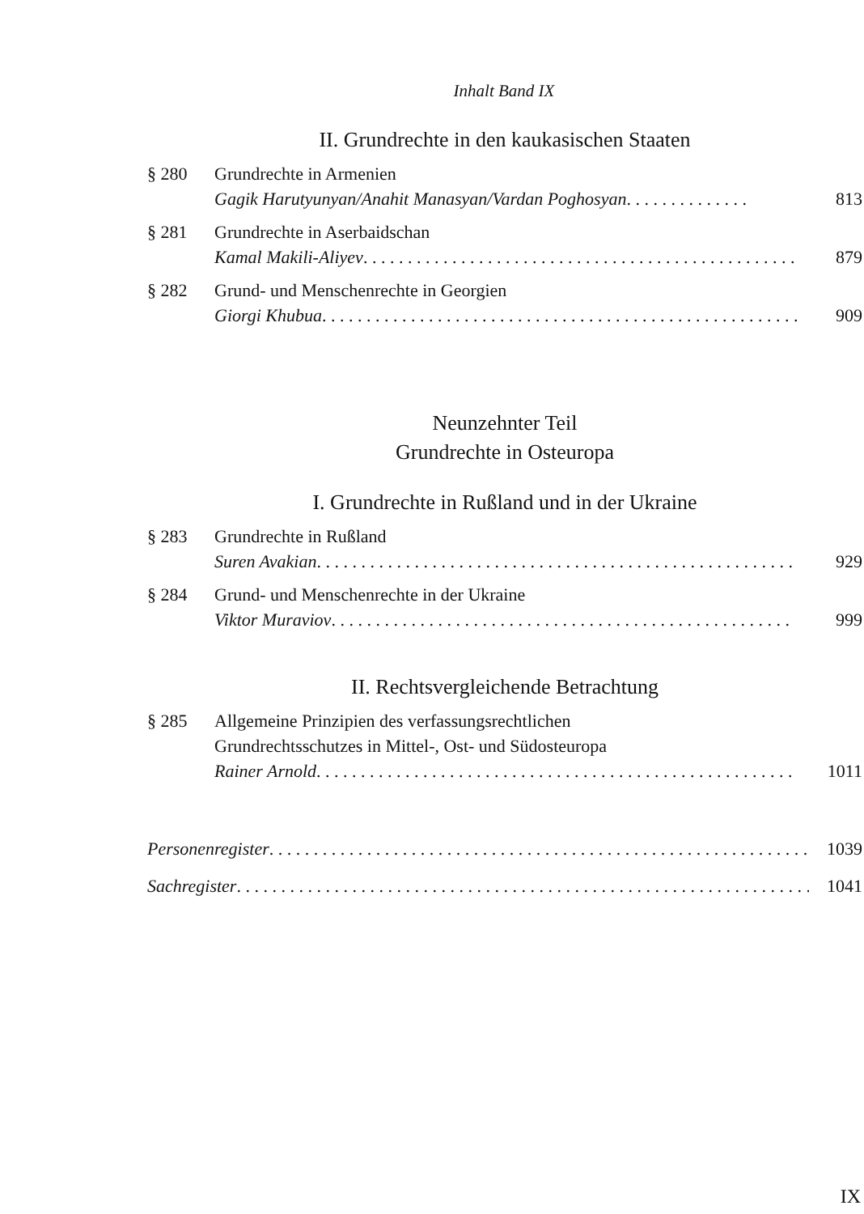Inhalt Band IX
II. Grundrechte in den kaukasischen Staaten
§ 280 Grundrechte in Armenien
Gagik Harutyunyan/Anahit Manasyan/Vardan Poghosyan . . . . . . . . . . . . . . 813
§ 281 Grundrechte in Aserbaidschan
Kamal Makili-Aliyev . . . . . . . . . . . . . . . . . . . . . . . . . . . . . . . . . . . . . . . . . . . . . . . . . 879
§ 282 Grund- und Menschenrechte in Georgien
Giorgi Khubua . . . . . . . . . . . . . . . . . . . . . . . . . . . . . . . . . . . . . . . . . . . . . . . . . . . . . . 909
Neunzehnter Teil
Grundrechte in Osteuropa
I. Grundrechte in Rußland und in der Ukraine
§ 283 Grundrechte in Rußland
Suren Avakian . . . . . . . . . . . . . . . . . . . . . . . . . . . . . . . . . . . . . . . . . . . . . . . . . . . . . . 929
§ 284 Grund- und Menschenrechte in der Ukraine
Viktor Muraviov . . . . . . . . . . . . . . . . . . . . . . . . . . . . . . . . . . . . . . . . . . . . . . . . . . . . 999
II. Rechtsvergleichende Betrachtung
§ 285 Allgemeine Prinzipien des verfassungsrechtlichen
Grundrechtsschutzes in Mittel-, Ost- und Südosteuropa
Rainer Arnold . . . . . . . . . . . . . . . . . . . . . . . . . . . . . . . . . . . . . . . . . . . . . . . . . . . . . . 1011
Personenregister . . . . . . . . . . . . . . . . . . . . . . . . . . . . . . . . . . . . . . . . . . . . . . . . . . . . . . . . . . . . . 1039
Sachregister . . . . . . . . . . . . . . . . . . . . . . . . . . . . . . . . . . . . . . . . . . . . . . . . . . . . . . . . . . . . . . . . . . 1041
IX